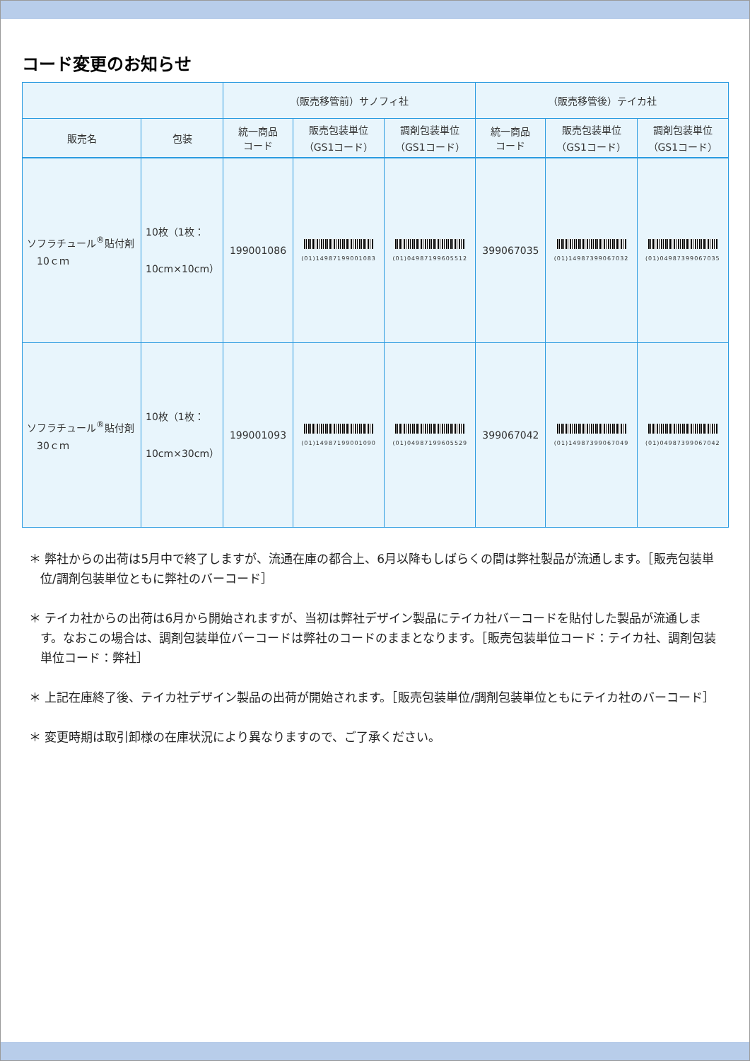コード変更のお知らせ
| | | （販売移管前）サノフィ社 | | | （販売移管後）テイカ社 | | |
| --- | --- | --- | --- | --- | --- | --- | --- |
| 販売名 | 包装 | 統一商品 コード | 販売包装単位 （GS1コード） | 調剤包装単位 （GS1コード） | 統一商品 コード | 販売包装単位 （GS1コード） | 調剤包装単位 （GS1コード） |
| ソフラチュール<sup>®</sup>貼付剤 10ｃｍ | 10枚（1枚： 10cm×10cm） | 199001086 | (01)14987199001083 | (01)04987199605512 | 399067035 | (01)14987399067032 | (01)04987399067035 |
| ソフラチュール<sup>®</sup>貼付剤 30ｃｍ | 10枚（1枚： 10cm×30cm） | 199001093 | (01)14987199001090 | (01)04987199605529 | 399067042 | (01)14987399067049 | (01)04987399067042 |
＊ 弊社からの出荷は5月中で終了しますが、流通在庫の都合上、6月以降もしばらくの間は弊社製品が流通します。［販売包装単位/調剤包装単位ともに弊社のバーコード］
＊ テイカ社からの出荷は6月から開始されますが、当初は弊社デザイン製品にテイカ社バーコードを貼付した製品が流通します。なおこの場合は、調剤包装単位バーコードは弊社のコードのままとなります。［販売包装単位コード：テイカ社、調剤包装単位コード：弊社］
＊ 上記在庫終了後、テイカ社デザイン製品の出荷が開始されます。［販売包装単位/調剤包装単位ともにテイカ社のバーコード］
＊ 変更時期は取引卸様の在庫状況により異なりますので、ご了承ください。